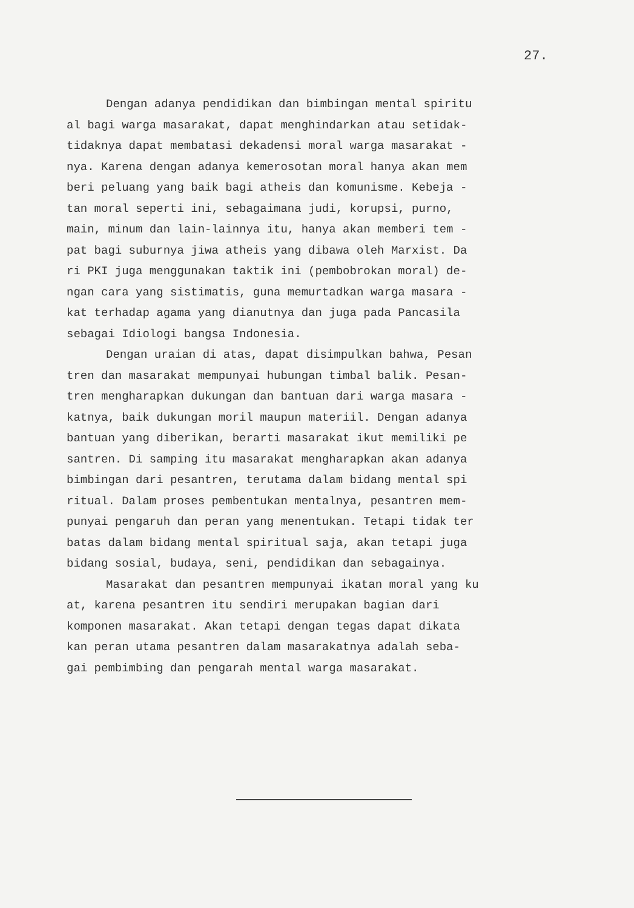27.
Dengan adanya pendidikan dan bimbingan mental spiritu
al bagi warga masarakat, dapat menghindarkan atau setidak-
tidaknya dapat membatasi dekadensi moral warga masarakat -
nya. Karena dengan adanya kemerosotan moral hanya akan mem
beri peluang yang baik bagi atheis dan komunisme. Kebeja -
tan moral seperti ini, sebagaimana judi, korupsi, purno,
main, minum dan lain-lainnya itu, hanya akan memberi tem -
pat bagi suburnya jiwa atheis yang dibawa oleh Marxist. Da
ri PKI juga menggunakan taktik ini (pembobrokan moral) de-
ngan cara yang sistimatis, guna memurtadkan warga masara -
kat terhadap agama yang dianutnya dan juga pada Pancasila
sebagai Idiologi bangsa Indonesia.
Dengan uraian di atas, dapat disimpulkan bahwa, Pesan
tren dan masarakat mempunyai hubungan timbal balik. Pesan-
tren mengharapkan dukungan dan bantuan dari warga masara -
katnya, baik dukungan moril maupun materiil. Dengan adanya
bantuan yang diberikan, berarti masarakat ikut memiliki pe
santren. Di samping itu masarakat mengharapkan akan adanya
bimbingan dari pesantren, terutama dalam bidang mental spi
ritual. Dalam proses pembentukan mentalnya, pesantren mem-
punyai pengaruh dan peran yang menentukan. Tetapi tidak ter
batas dalam bidang mental spiritual saja, akan tetapi juga
bidang sosial, budaya, seni, pendidikan dan sebagainya.
Masarakat dan pesantren mempunyai ikatan moral yang ku
at, karena pesantren itu sendiri merupakan bagian dari
komponen masarakat. Akan tetapi dengan tegas dapat dikata
kan peran utama pesantren dalam masarakatnya adalah seba-
gai pembimbing dan pengarah mental warga masarakat.